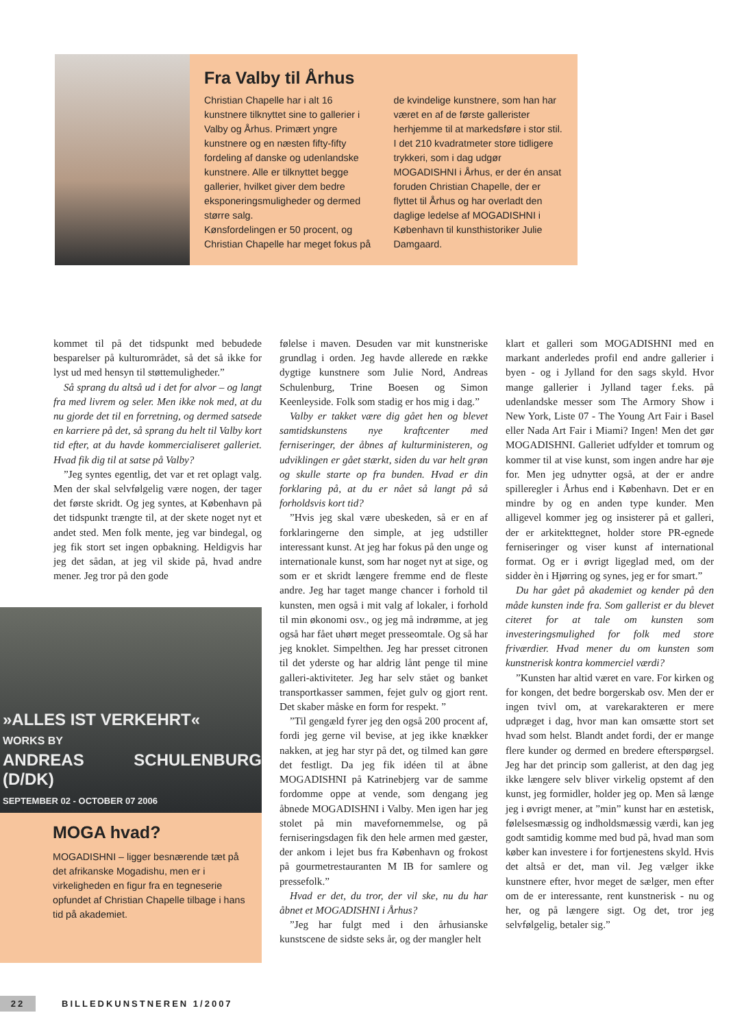Fra Valby til Århus
Christian Chapelle har i alt 16 kunstnere tilknyttet sine to gallerier i Valby og Århus. Primært yngre kunstnere og en næsten fifty-fifty fordeling af danske og udenlandske kunstnere. Alle er tilknyttet begge gallerier, hvilket giver dem bedre eksponeringsmuligheder og dermed større salg.
Kønsfordelingen er 50 procent, og Christian Chapelle har meget fokus på de kvindelige kunstnere, som han har været en af de første gallerister herhjemme til at markedsføre i stor stil. I det 210 kvadratmeter store tidligere trykkeri, som i dag udgør MOGADISHNI i Århus, er der én ansat foruden Christian Chapelle, der er flyttet til Århus og har overladt den daglige ledelse af MOGADISHNI i København til kunsthistoriker Julie Damgaard.
kommet til på det tidspunkt med bebudede besparelser på kulturområdet, så det så ikke for lyst ud med hensyn til støttemuligheder.”
Så sprang du altså ud i det for alvor – og langt fra med livrem og seler. Men ikke nok med, at du nu gjorde det til en forretning, og dermed satsede en karriere på det, så sprang du helt til Valby kort tid efter, at du havde kommercialiseret galleriet. Hvad fik dig til at satse på Valby?
”Jeg syntes egentlig, det var et ret oplagt valg. Men der skal selvfølgelig være nogen, der tager det første skridt. Og jeg syntes, at København på det tidspunkt trængte til, at der skete noget nyt et andet sted. Men folk mente, jeg var bindegal, og jeg fik stort set ingen opbakning. Heldigvis har jeg det sådan, at jeg vil skide på, hvad andre mener. Jeg tror på den gode
»ALLES IST VERKEHRT«
WORKS BY
ANDREAS SCHULENBURG (D/DK)
SEPTEMBER 02 - OCTOBER 07 2006
MOGA hvad?
MOGADISHNI – ligger besnærende tæt på det afrikanske Mogadishu, men er i virkeligheden en figur fra en tegneserie opfundet af Christian Chapelle tilbage i hans tid på akademiet.
følelse i maven. Desuden var mit kunstneriske grundlag i orden. Jeg havde allerede en række dygtige kunstnere som Julie Nord, Andreas Schulenburg, Trine Boesen og Simon Keenleyside. Folk som stadig er hos mig i dag.”
Valby er takket være dig gået hen og blevet samtidskunstens nye kraftcenter med ferniseringer, der åbnes af kulturministeren, og udviklingen er gået stærkt, siden du var helt grøn og skulle starte op fra bunden. Hvad er din forklaring på, at du er nået så langt på så forholdsvis kort tid?
”Hvis jeg skal være ubeskeden, så er en af forklaringerne den simple, at jeg udstiller interessant kunst. At jeg har fokus på den unge og internationale kunst, som har noget nyt at sige, og som er et skridt længere fremme end de fleste andre. Jeg har taget mange chancer i forhold til kunsten, men også i mit valg af lokaler, i forhold til min økonomi osv., og jeg må indrømme, at jeg også har fået uhørt meget presseomtale. Og så har jeg knoklet. Simpelthen. Jeg har presset citronen til det yderste og har aldrig lånt penge til mine galleri-aktiviteter. Jeg har selv stået og banket transportkasser sammen, fejet gulv og gjort rent. Det skaber måske en form for respekt. ”
”Til gengæld fyrer jeg den også 200 procent af, fordi jeg gerne vil bevise, at jeg ikke knækker nakken, at jeg har styr på det, og tilmed kan gøre det festligt. Da jeg fik idéen til at åbne MOGADISHNI på Katrinebjerg var de samme fordomme oppe at vende, som dengang jeg åbnede MOGADISHNI i Valby. Men igen har jeg stolet på min mavefornemmelse, og på ferniseringsdagen fik den hele armen med gæster, der ankom i lejet bus fra København og frokost på gourmetrestauranten M IB for samlere og pressefolk.”
Hvad er det, du tror, der vil ske, nu du har åbnet et MOGADISHNI i Århus?
”Jeg har fulgt med i den århusianske kunstscene de sidste seks år, og der mangler helt
klart et galleri som MOGADISHNI med en markant anderledes profil end andre gallerier i byen - og i Jylland for den sags skyld. Hvor mange gallerier i Jylland tager f.eks. på udenlandske messer som The Armory Show i New York, Liste 07 - The Young Art Fair i Basel eller Nada Art Fair i Miami? Ingen! Men det gør MOGADISHNI. Galleriet udfylder et tomrum og kommer til at vise kunst, som ingen andre har øje for. Men jeg udnytter også, at der er andre spilleregler i Århus end i København. Det er en mindre by og en anden type kunder. Men alligevel kommer jeg og insisterer på et galleri, der er arkitekttegnet, holder store PR-egnede ferniseringer og viser kunst af international format. Og er i øvrigt ligeglad med, om der sidder èn i Hjørring og synes, jeg er for smart.”
Du har gået på akademiet og kender på den måde kunsten inde fra. Som gallerist er du blevet citeret for at tale om kunsten som investeringsmulighed for folk med store friværdier. Hvad mener du om kunsten som kunstnerisk kontra kommerciel værdi?
”Kunsten har altid været en vare. For kirken og for kongen, det bedre borgerskab osv. Men der er ingen tvivl om, at varekarakteren er mere udpræget i dag, hvor man kan omsætte stort set hvad som helst. Blandt andet fordi, der er mange flere kunder og dermed en bredere efterspørgsel. Jeg har det princip som gallerist, at den dag jeg ikke længere selv bliver virkelig opstemt af den kunst, jeg formidler, holder jeg op. Men så længe jeg i øvrigt mener, at ”min” kunst har en æstetisk, følelsesmæssig og indholdsmæssig værdi, kan jeg godt samtidig komme med bud på, hvad man som køber kan investere i for fortjenestens skyld. Hvis det altså er det, man vil. Jeg vælger ikke kunstnere efter, hvor meget de sælger, men efter om de er interessante, rent kunstnerisk - nu og her, og på længere sigt. Og det, tror jeg selvfølgelig, betaler sig.”
22 BILLEDKUNSTNEREN 1/2007